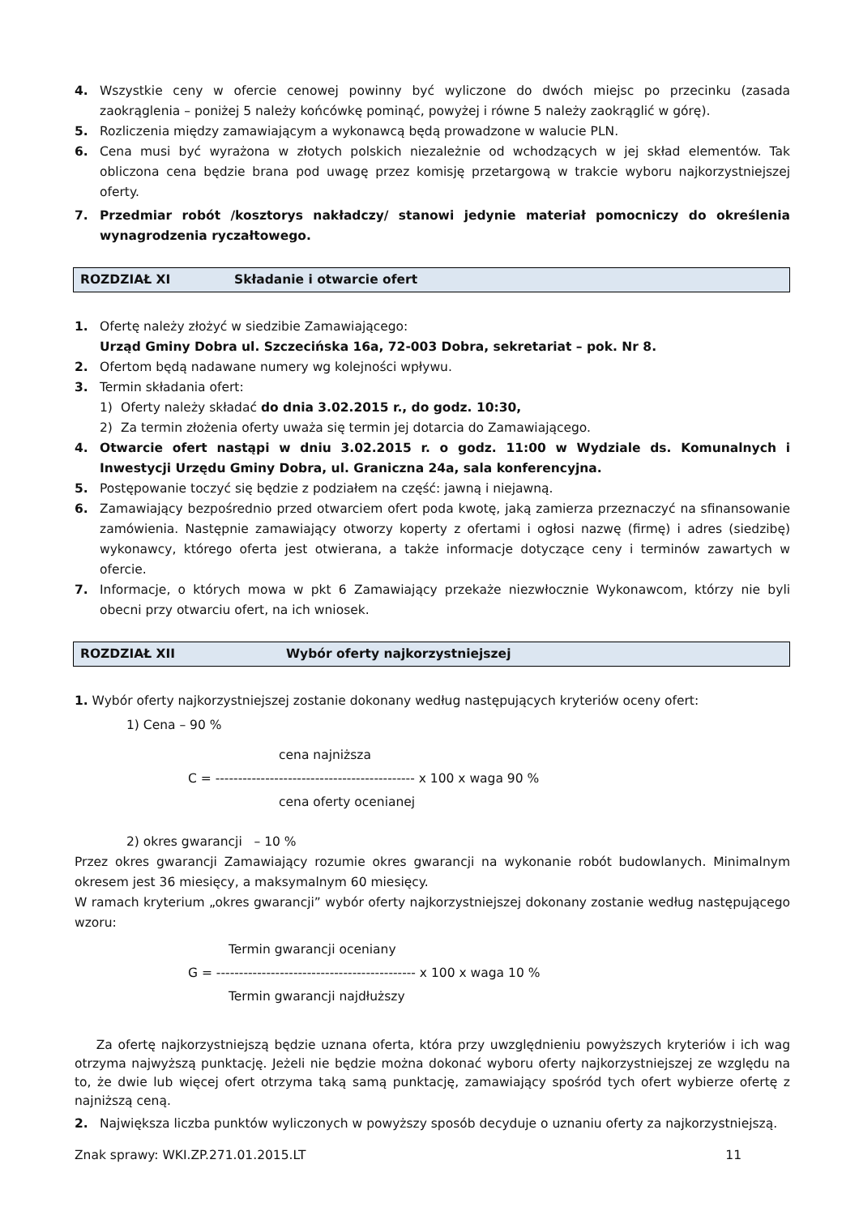4. Wszystkie ceny w ofercie cenowej powinny być wyliczone do dwóch miejsc po przecinku (zasada zaokrąglenia – poniżej 5 należy końcówkę pominąć, powyżej i równe 5 należy zaokrąglić w górę).
5. Rozliczenia między zamawiającym a wykonawcą będą prowadzone w walucie PLN.
6. Cena musi być wyrażona w złotych polskich niezależnie od wchodzących w jej skład elementów. Tak obliczona cena będzie brana pod uwagę przez komisję przetargową w trakcie wyboru najkorzystniejszej oferty.
7. Przedmiar robót /kosztorys nakładczy/ stanowi jedynie materiał pomocniczy do określenia wynagrodzenia ryczałtowego.
ROZDZIAŁ XI Składanie i otwarcie ofert
1. Ofertę należy złożyć w siedzibie Zamawiającego:
Urząd Gminy Dobra ul. Szczecińska 16a, 72-003 Dobra, sekretariat – pok. Nr 8.
2. Ofertom będą nadawane numery wg kolejności wpływu.
3. Termin składania ofert:
1) Oferty należy składać do dnia 3.02.2015 r., do godz. 10:30,
2) Za termin złożenia oferty uważa się termin jej dotarcia do Zamawiającego.
4. Otwarcie ofert nastąpi w dniu 3.02.2015 r. o godz. 11:00 w Wydziale ds. Komunalnych i Inwestycji Urzędu Gminy Dobra, ul. Graniczna 24a, sala konferencyjna.
5. Postępowanie toczyć się będzie z podziałem na część: jawną i niejawną.
6. Zamawiający bezpośrednio przed otwarciem ofert poda kwotę, jaką zamierza przeznaczyć na sfinansowanie zamówienia. Następnie zamawiający otworzy koperty z ofertami i ogłosi nazwę (firmę) i adres (siedzibę) wykonawcy, którego oferta jest otwierana, a także informacje dotyczące ceny i terminów zawartych w ofercie.
7. Informacje, o których mowa w pkt 6 Zamawiający przekaże niezwłocznie Wykonawcom, którzy nie byli obecni przy otwarciu ofert, na ich wniosek.
ROZDZIAŁ XII Wybór oferty najkorzystniejszej
1. Wybór oferty najkorzystniejszej zostanie dokonany według następujących kryteriów oceny ofert:
1) Cena – 90 %
cena najniższa
C = -------------------------------------------- x 100 x waga 90 %
cena oferty ocenianej
2) okres gwarancji – 10 %
Przez okres gwarancji Zamawiający rozumie okres gwarancji na wykonanie robót budowlanych. Minimalnym okresem jest 36 miesięcy, a maksymalnym 60 miesięcy.
W ramach kryterium „okres gwarancji” wybór oferty najkorzystniejszej dokonany zostanie według następującego wzoru:
Termin gwarancji oceniany
G = -------------------------------------------- x 100 x waga 10 %
Termin gwarancji najdłuższy
Za ofertę najkorzystniejszą będzie uznana oferta, która przy uwzględnieniu powyższych kryteriów i ich wag otrzyma najwyższą punktację. Jeżeli nie będzie można dokonać wyboru oferty najkorzystniejszej ze względu na to, że dwie lub więcej ofert otrzyma taką samą punktację, zamawiający spośród tych ofert wybierze ofertę z najniższą ceną.
2. Największa liczba punktów wyliczonych w powyższy sposób decyduje o uznaniu oferty za najkorzystniejszą.
Znak sprawy: WKI.ZP.271.01.2015.LT 11